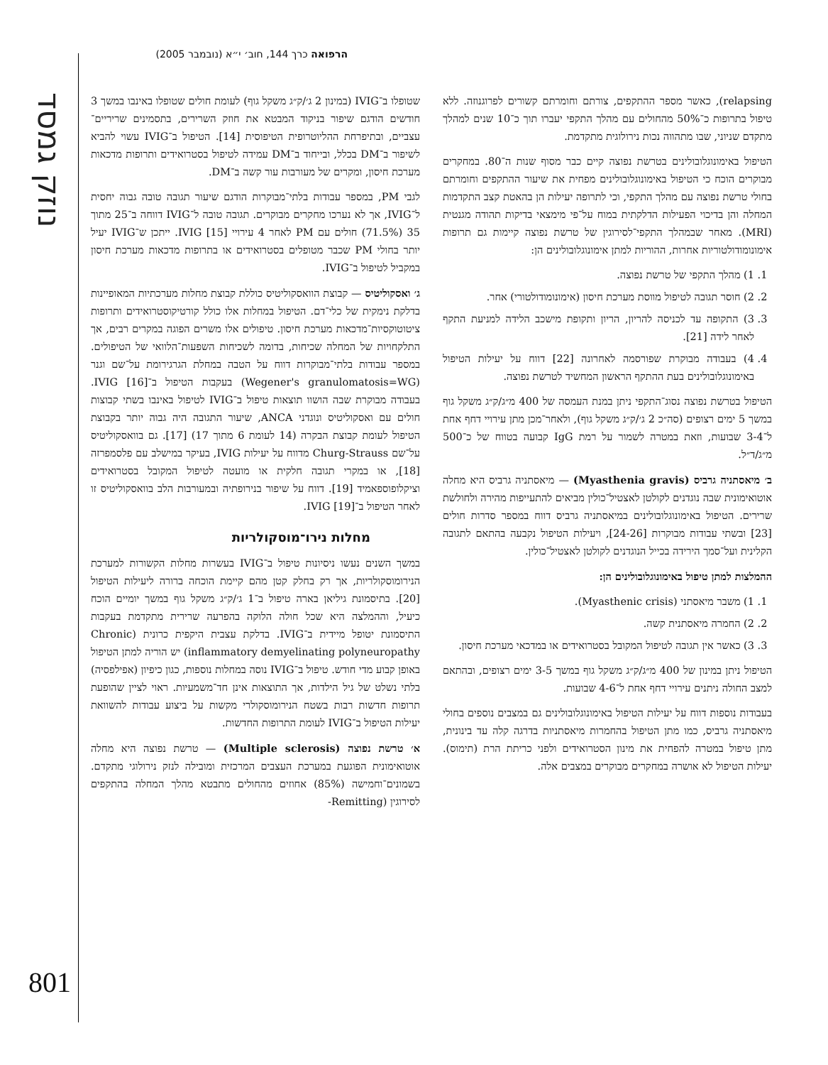נוזק גמסד
הרפואה כרך 144, חוב׳ י״א (נובמבר 2005)
שטופלו ב־IVIG (במינון 2 ג׳/ק״ג משקל גוף) לעומת חולים שטופלו באינבו במשך 3 חודשים הודגם שיפור בניקוד המבטא את חוזק השרירים, בתסמינים שריריים־עצביים, ובתיפרחת ההליוטרופית הטיפוסית [14]. הטיפול ב־IVIG עשוי להביא לשיפור ב־DM בכלל, ובייחוד ב־DM עמידה לטיפול בסטרואידים ותרופות מדכאות מערכת חיסון, ומקרים של מעורבות עור קשה ב־DM.
לגבי PM, במספר עבודות בלתי־מבוקרות הודגם שיעור תגובה טובה גבוה יחסית ל־IVIG, אך לא נערכו מחקרים מבוקרים. תגובה טובה ל־IVIG דווחה ב־25 מתוך 35 (71.5%) חולים עם PM לאחר 4 עירויי IVIG [15]. ייתכן ש־IVIG יעיל יותר בחולי PM שכבר מטופלים בסטרואידים או בתרופות מדכאות מערכת חיסון במקביל לטיפול ב־IVIG.
ג׳ ואסקוליטיס — קבוצת הוואסקוליטיס כוללת קבוצת מחלות מערכתיות המאופיינות בדלקת נימקית של כלי־דם. הטיפול במחלות אלו כולל קורטיקוסטרואידים ותרופות ציטוטוקסיות־מדכאות מערכת חיסון. טיפולים אלו משרים הפוגה במקרים רבים, אך התלקחויות של המחלה שכיחות, בדומה לשכיחות השפעות־הלוואי של הטיפולים. במספר עבודות בלתי־מבוקרות דווח על הטבה במחלת הגרגירומת על־שם וגנר (Wegener's granulomatosis=WG) בעקבות הטיפול ב־IVIG [16]. בעבודה מבוקרת שבה הושוו תוצאות טיפול ב־IVIG לטיפול באינבו בשתי קבוצות חולים עם ואסקוליטיס ונוגדני ANCA, שיעור התגובה היה גבוה יותר בקבוצת הטיפול לעומת קבוצת הבקרה (14 לעומת 6 מתוך 17) [17]. גם בוואסקוליטיס על־שם Churg-Strauss מדווח על יעילות IVIG, בעיקר במישלב עם פלסמפרזה [18], או במקרי תגובה חלקית או מועטה לטיפול המקובל בסטרואידים וציקלופוספאמיד [19]. דווח על שיפור בנירופתיה ובמעורבות הלב בוואסקוליטיס זו לאחר הטיפול ב־IVIG [19].
מחלות נירו־מוסקולריות
במשך השנים נעשו ניסיונות טיפול ב־IVIG בעשרות מחלות הקשורות למערכת הנירומוסקולריות, אך רק בחלק קטן מהם קיימת הוכחה ברורה ליעילות הטיפול [20]. בתיסמונת גיליאן בארה טיפול ב־1 ג׳/ק״ג משקל גוף במשך יומיים הוכח כיעיל, וההמלצה היא שכל חולה הלוקה בהפרעה שרירית מתקדמת בעקבות התיסמונת יטופל מיידית ב־IVIG. בדלקת עצבית היקפית כרונית (Chronic inflammatory demyelinating polyneuropathy) יש הוריה למתן הטיפול באופן קבוע מדי חודש. טיפול ב־IVIG נוסה במחלות נוספות, כגון כיפיון (אפילפסיה) בלתי נשלט של גיל הילדות, אך התוצאות אינן חד־משמעיות. ראוי לציין שהופעת תרופות חדשות רבות בשטח הנירומוסקולרי מקשות על ביצוע עבודות להשוואת יעילות הטיפול ב־IVIG לעומת התרופות החדשות.
א׳ טרשת נפוצה (Multiple sclerosis) — טרשת נפוצה היא מחלה אוטואימונית הפוגעת במערכת העצבים המרכזית ומובילה לנזק נירולוגי מתקדם. בשמונים־וחמישה (85%) אחוזים מהחולים מתבטא מהלך המחלה בהתקפים לסירוגין (Remitting-
relapsing), כאשר מספר ההתקפים, צורתם וחומרתם קשורים לפרוגנוזה. ללא טיפול בתרופות כ־50% מהחולים עם מהלך התקפי יעברו תוך כ־10 שנים למהלך מתקדם שניוני, שבו מתהווה נכות נירולוגית מתקדמת.
הטיפול באימונוגלובולינים בטרשת נפוצה קיים כבר מסוף שנות ה־80. במחקרים מבוקרים הוכח כי הטיפול באימונוגלובולינים מפחית את שיעור ההתקפים וחומרתם בחולי טרשת נפוצה עם מהלך התקפי, וכי לתרופה יעילות הן בהאטת קצב התקדמות המחלה והן בדיכוי הפעילות הדלקתית במוח על־פי מימצאי בדיקות תהודה מגנטית (MRI). מאחר שבמהלך התקפי־לסירוגין של טרשת נפוצה קיימות גם תרופות אימונומודולטוריות אחרות, ההוריות למתן אימונוגלובולינים הן:
1. 1) מהלך התקפי של טרשת נפוצה.
2. 2) חוסר תגובה לטיפול מווסת מערכת חיסון (אימונומודולטורי) אחר.
3. 3) התקופה עד לכניסה להריון, הריון ותקופת מישכב הלידה למניעת התקף לאחר לידה [21].
4. 4) בעבודה מבוקרת שפורסמה לאחרונה [22] דווח על יעילות הטיפול באימונוגלובולינים בעת ההתקף הראשון המחשיד לטרשת נפוצה.
הטיפול בטרשת נפוצה נסוג־התקפי ניתן במנת העמסה של 400 מ״ג/ק״ג משקל גוף במשך 5 ימים רצופים (סה״כ 2 ג׳/ק״ג משקל גוף), ולאחר־מכן מתן עירויי דחף אחת ל־3-4 שבועות, וזאת במטרה לשמור על רמת IgG קבועה בטווח של כ־500 מ״ג/ד״ל.
ב׳ מיאסתניה גרביס (Myasthenia gravis) — מיאסתניה גרביס היא מחלה אוטואימונית שבה נוגדנים לקולטן לאצטיל־כולין מביאים להתעייפות מהירה ולחולשת שרירים. הטיפול באימונוגלובולינים במיאסתניה גרביס דווח במספר סדרות חולים [23] ובשתי עבודות מבוקרות [24-26], ויעילות הטיפול נקבעה בהתאם לתגובה הקלינית ועל־סמך הירידה בכייל הנוגדנים לקולטן לאצטיל־כולין.
ההמלצות למתן טיפול באימונוגלובולינים הן:
1. 1) משבר מיאסתני (Myasthenic crisis).
2. 2) החמרה מיאסתנית קשה.
3. 3) כאשר אין תגובה לטיפול המקובל בסטרואידים או במדכאי מערכת חיסון.
הטיפול ניתן במינון של 400 מ״ג/ק״ג משקל גוף במשך 3-5 ימים רצופים, ובהתאם למצב החולה ניתנים עירויי דחף אחת ל־4-6 שבועות.
בעבודות נוספות דווח על יעילות הטיפול באימונוגלובולינים גם במצבים נוספים בחולי מיאסתניה גרביס, כמו מתן הטיפול בהחמרות מיאסתניות בדרגה קלה עד בינונית, מתן טיפול במטרה להפחית את מינון הסטרואידים ולפני כריתת הרת (תימוס). יעילות הטיפול לא אושרה במחקרים מבוקרים במצבים אלה.
801